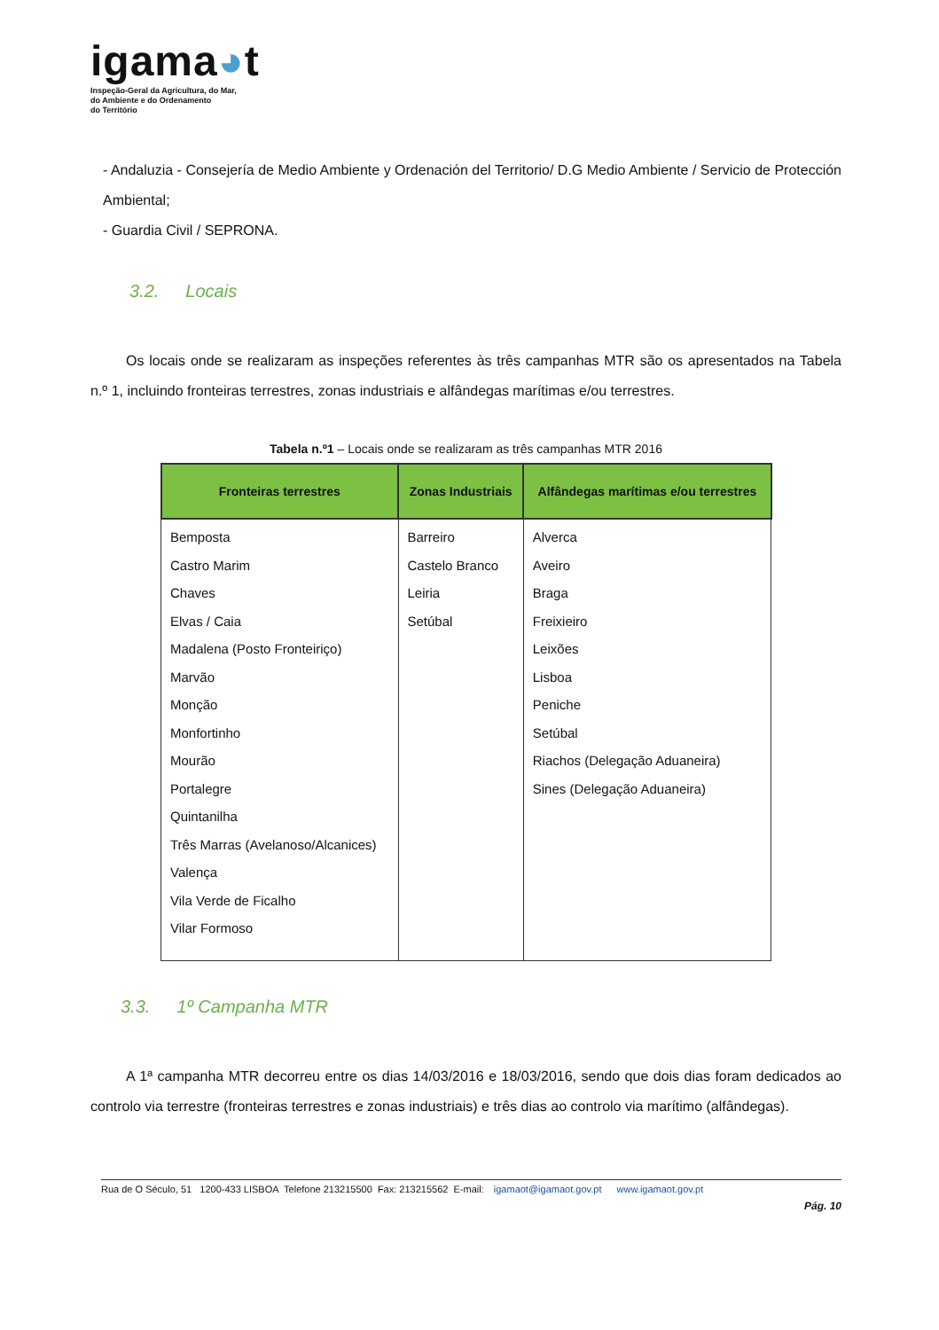igama◕t
Inspeção-Geral da Agricultura, do Mar,
do Ambiente e do Ordenamento
do Território
- Andaluzia - Consejería de Medio Ambiente y Ordenación del Territorio/ D.G Medio Ambiente / Servicio de Protección Ambiental;
- Guardia Civil / SEPRONA.
3.2. Locais
Os locais onde se realizaram as inspeções referentes às três campanhas MTR são os apresentados na Tabela n.º 1, incluindo fronteiras terrestres, zonas industriais e alfândegas marítimas e/ou terrestres.
Tabela n.º1 – Locais onde se realizaram as três campanhas MTR 2016
| Fronteiras terrestres | Zonas Industriais | Alfândegas marítimas e/ou terrestres |
| --- | --- | --- |
| Bemposta Castro Marim Chaves Elvas / Caia Madalena (Posto Fronteiriço) Marvão Monção Monfortinho Mourão Portalegre Quintanilha Três Marras (Avelanoso/Alcanices) Valença Vila Verde de Ficalho Vilar Formoso | Barreiro Castelo Branco Leiria Setúbal | Alverca Aveiro Braga Freixieiro Leixões Lisboa Peniche Setúbal Riachos (Delegação Aduaneira) Sines (Delegação Aduaneira) |
3.3. 1º Campanha MTR
A 1ª campanha MTR decorreu entre os dias 14/03/2016 e 18/03/2016, sendo que dois dias foram dedicados ao controlo via terrestre (fronteiras terrestres e zonas industriais) e três dias ao controlo via marítimo (alfândegas).
Rua de O Século, 51 1200-433 LISBOA Telefone 213215500 Fax: 213215562 E-mail: igamaot@igamaot.gov.pt www.igamaot.gov.pt
Pág. 10